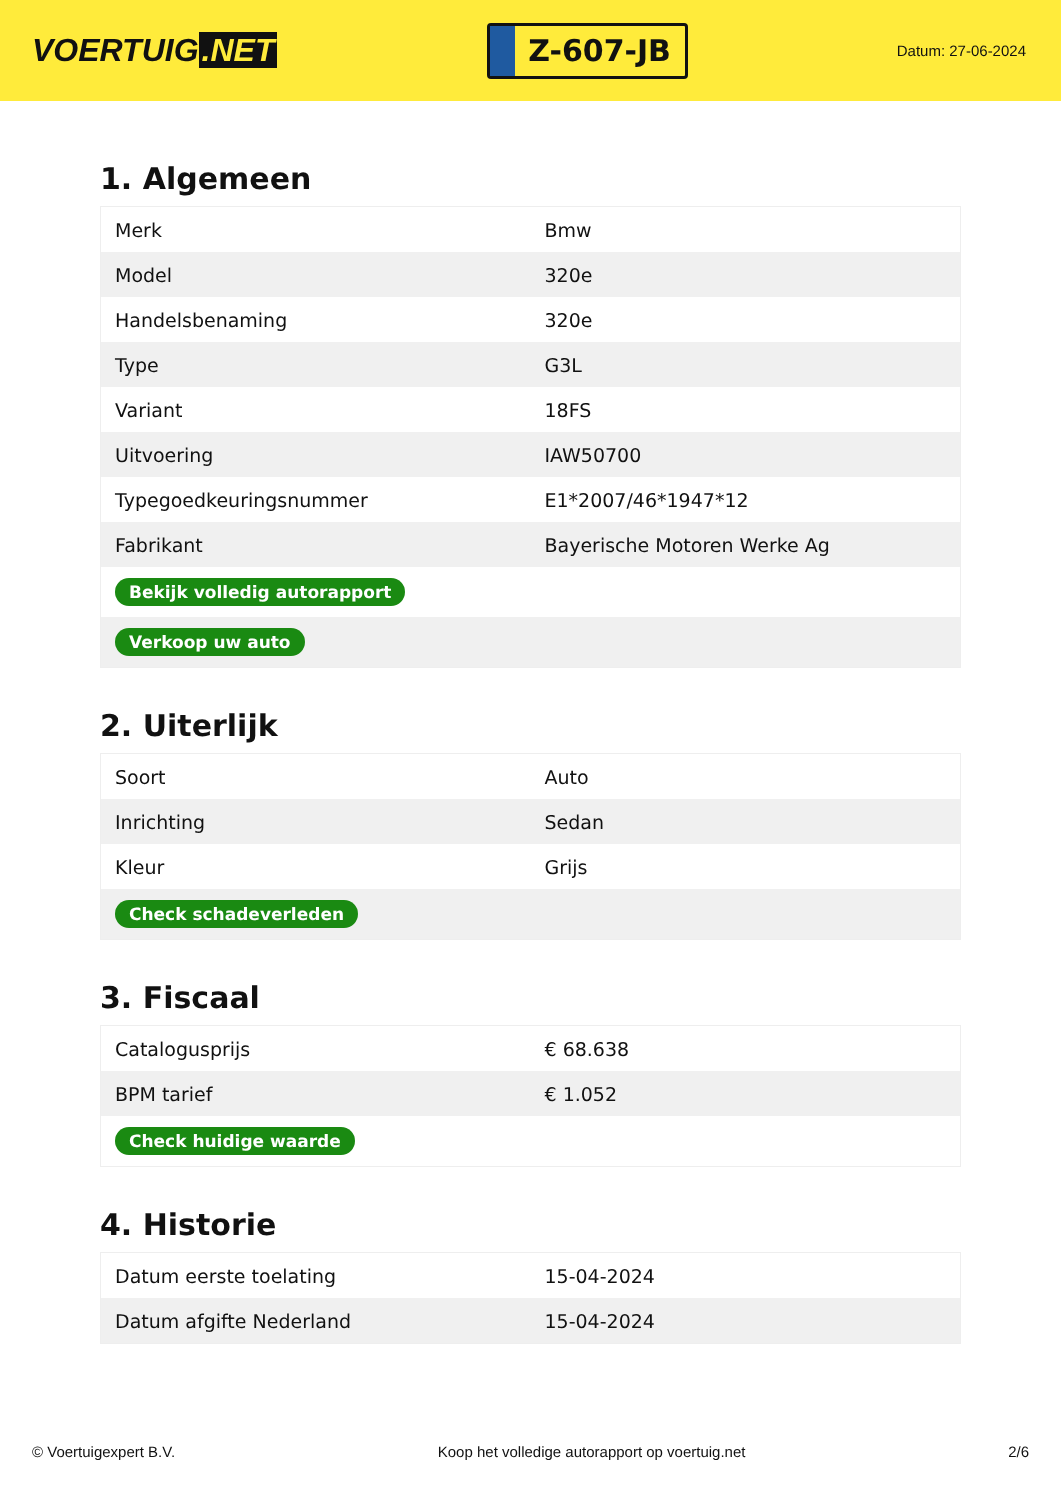VOERTUIG.NET
Z-607-JB
Datum: 27-06-2024
1. Algemeen
| Merk | Bmw |
| Model | 320e |
| Handelsbenaming | 320e |
| Type | G3L |
| Variant | 18FS |
| Uitvoering | IAW50700 |
| Typegoedkeuringsnummer | E1*2007/46*1947*12 |
| Fabrikant | Bayerische Motoren Werke Ag |
| Bekijk volledig autorapport | |
| Verkoop uw auto | |
2. Uiterlijk
| Soort | Auto |
| Inrichting | Sedan |
| Kleur | Grijs |
| Check schadeverleden | |
3. Fiscaal
| Catalogusprijs | € 68.638 |
| BPM tarief | € 1.052 |
| Check huidige waarde | |
4. Historie
| Datum eerste toelating | 15-04-2024 |
| Datum afgifte Nederland | 15-04-2024 |
© Voertuigexpert B.V. Koop het volledige autorapport op voertuig.net 2/6